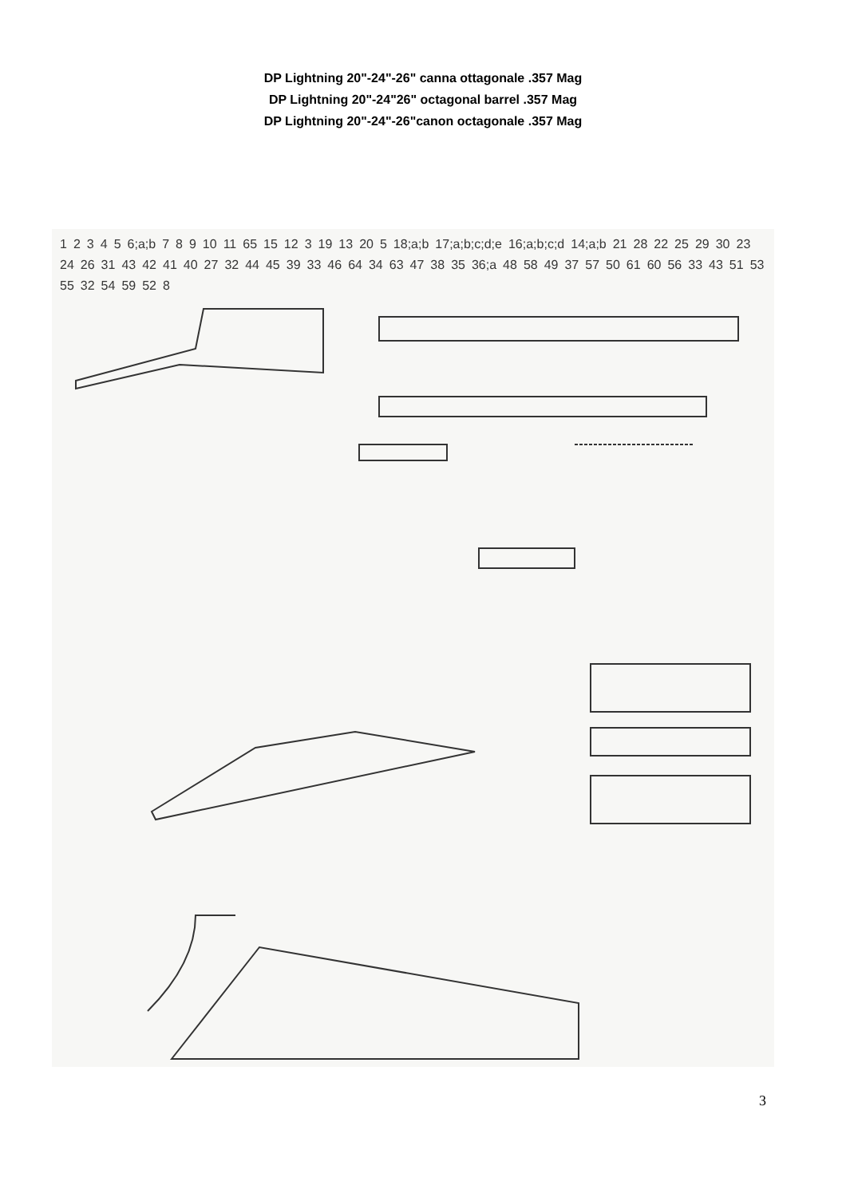DP Lightning 20"-24"-26" canna ottagonale .357 Mag
DP Lightning 20"-24"26" octagonal barrel .357 Mag
DP Lightning 20"-24"-26"canon octagonale .357 Mag
1 2 3 4 5 6;a;b 7 8 9 10 11 65 15 12 3 19 13 20 5 18;a;b 17;a;b;c;d;e 16;a;b;c;d 14;a;b 21 28 22 25 29 30 23 24 26 31 43 42 41 40 27 32 44 45 39 33 46 64 34 63 47 38 35 36;a 48 58 49 37 57 50 61 60 56 33 43 51 53 55 32 54 59 52 8
3